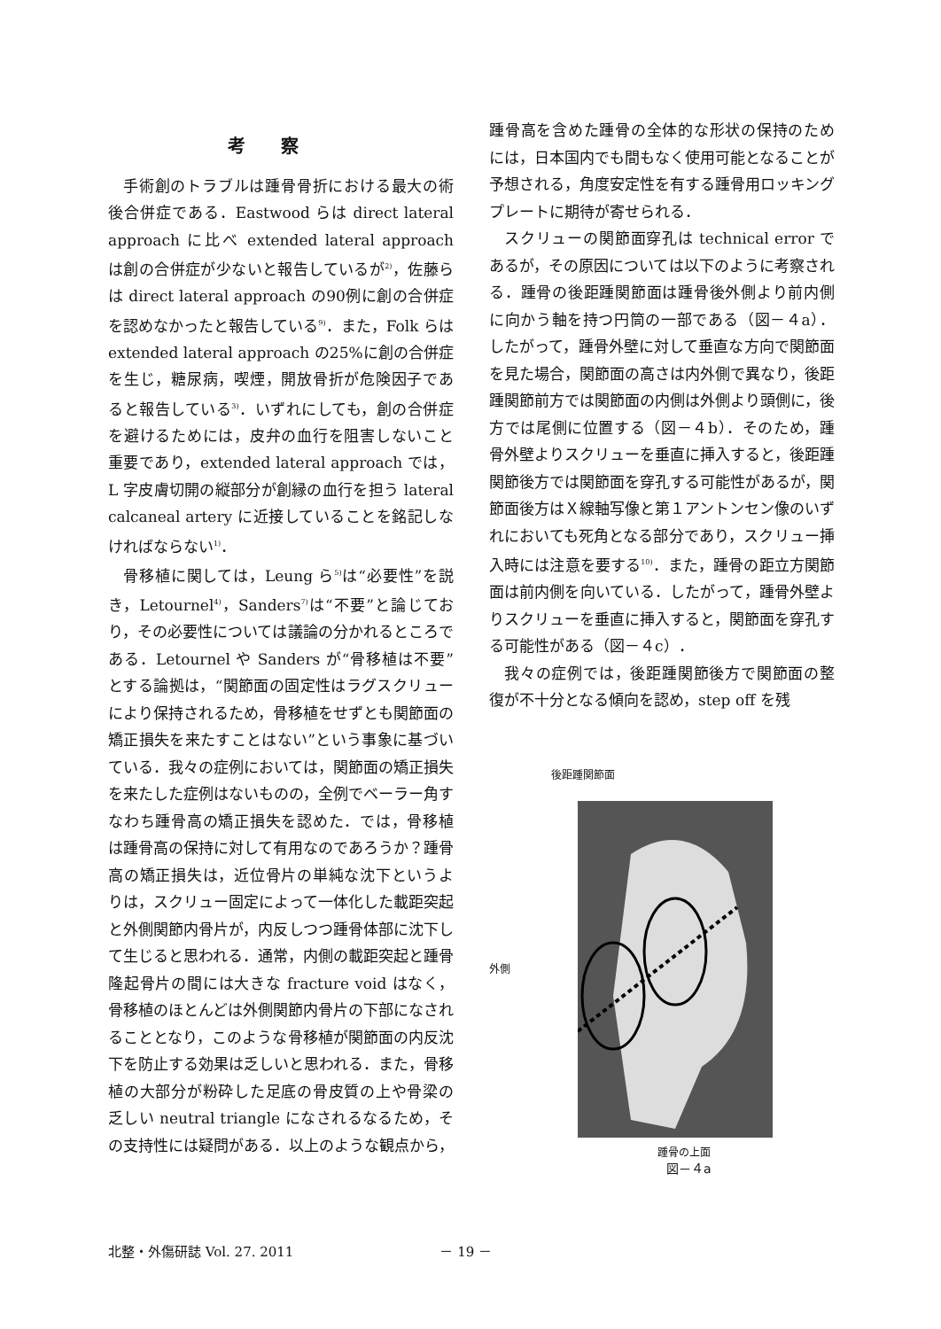考察
手術創のトラブルは踵骨骨折における最大の術後合併症である．Eastwood らは direct lateral approach に比べ extended lateral approach は創の合併症が少ないと報告しているが<sup>2)</sup>，佐藤らは direct lateral approach の90例に創の合併症を認めなかったと報告している<sup>9)</sup>．また，Folk らは extended lateral approach の25%に創の合併症を生じ，糖尿病，喫煙，開放骨折が危険因子であると報告している<sup>3)</sup>．いずれにしても，創の合併症を避けるためには，皮弁の血行を阻害しないこと重要であり，extended lateral approach では，L 字皮膚切開の縦部分が創縁の血行を担う lateral calcaneal artery に近接していることを銘記しなければならない<sup>1)</sup>．
骨移植に関しては，Leung ら<sup>5)</sup>は“必要性”を説き，Letournel<sup>4)</sup>，Sanders<sup>7)</sup>は“不要”と論じており，その必要性については議論の分かれるところである．Letournel や Sanders が“骨移植は不要”とする論拠は，“関節面の固定性はラグスクリューにより保持されるため，骨移植をせずとも関節面の矯正損失を来たすことはない”という事象に基づいている．我々の症例においては，関節面の矯正損失を来たした症例はないものの，全例でベーラー角すなわち踵骨高の矯正損失を認めた．では，骨移植は踵骨高の保持に対して有用なのであろうか？踵骨高の矯正損失は，近位骨片の単純な沈下というよりは，スクリュー固定によって一体化した載距突起と外側関節内骨片が，内反しつつ踵骨体部に沈下して生じると思われる．通常，内側の載距突起と踵骨隆起骨片の間には大きな fracture void はなく，骨移植のほとんどは外側関節内骨片の下部になされることとなり，このような骨移植が関節面の内反沈下を防止する効果は乏しいと思われる．また，骨移植の大部分が粉砕した足底の骨皮質の上や骨梁の乏しい neutral triangle になされるなるため，その支持性には疑問がある．以上のような観点から，
踵骨高を含めた踵骨の全体的な形状の保持のためには，日本国内でも間もなく使用可能となることが予想される，角度安定性を有する踵骨用ロッキングプレートに期待が寄せられる．
スクリューの関節面穿孔は technical error であるが，その原因については以下のように考察される．踵骨の後距踵関節面は踵骨後外側より前内側に向かう軸を持つ円筒の一部である（図－４a）．したがって，踵骨外壁に対して垂直な方向で関節面を見た場合，関節面の高さは内外側で異なり，後距踵関節前方では関節面の内側は外側より頭側に，後方では尾側に位置する（図－４b）．そのため，踵骨外壁よりスクリューを垂直に挿入すると，後距踵関節後方では関節面を穿孔する可能性があるが，関節面後方はＸ線軸写像と第１アントンセン像のいずれにおいても死角となる部分であり，スクリュー挿入時には注意を要する<sup>10)</sup>．また，踵骨の距立方関節面は前内側を向いている．したがって，踵骨外壁よりスクリューを垂直に挿入すると，関節面を穿孔する可能性がある（図－４c）．
我々の症例では，後距踵関節後方で関節面の整復が不十分となる傾向を認め，step off を残
後距踵関節面
外側
踵骨の上面
図－４a
北整・外傷研誌 Vol. 27. 2011 － 19 －